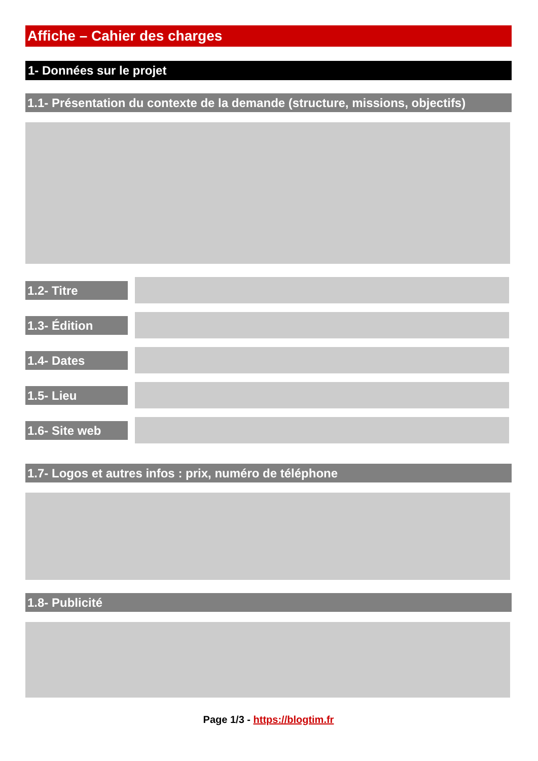Affiche – Cahier des charges
1- Données sur le projet
1.1- Présentation du contexte de la demande (structure, missions, objectifs)
1.2- Titre
1.3- Édition
1.4- Dates
1.5- Lieu
1.6- Site web
1.7- Logos et autres infos : prix, numéro de téléphone
1.8- Publicité
Page 1/3 - https://blogtim.fr